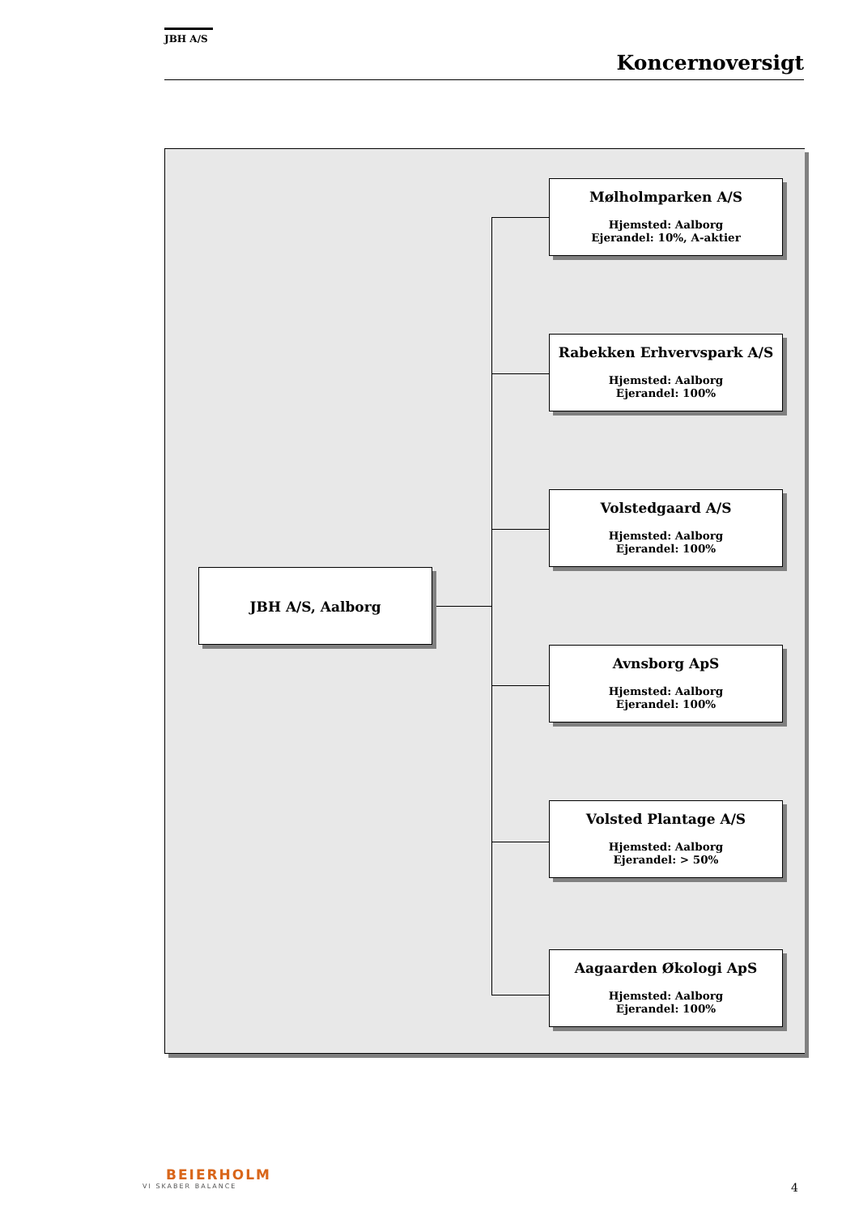JBH A/S
Koncernoversigt
JBH A/S, Aalborg
Mølholmparken A/S
Hjemsted: Aalborg
Ejerandel: 10%, A-aktier
Rabekken Erhvervspark A/S
Hjemsted: Aalborg
Ejerandel: 100%
Volstedgaard A/S
Hjemsted: Aalborg
Ejerandel: 100%
Avnsborg ApS
Hjemsted: Aalborg
Ejerandel: 100%
Volsted Plantage A/S
Hjemsted: Aalborg
Ejerandel: > 50%
Aagaarden Økologi ApS
Hjemsted: Aalborg
Ejerandel: 100%
BEIERHOLM
VI SKABER BALANCE
4